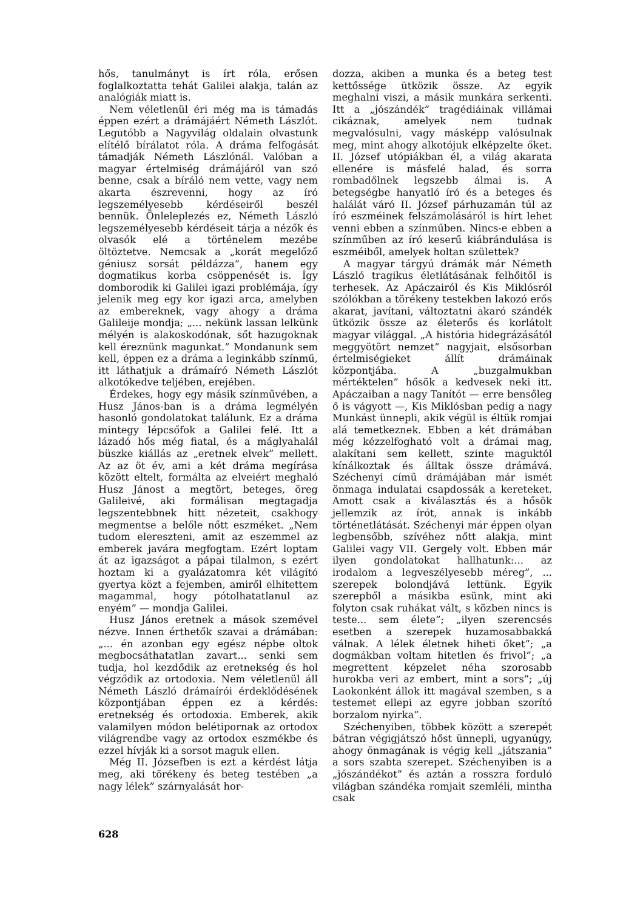hős, tanulmányt is írt róla, erősen foglalkoztatta tehát Galilei alakja, talán az analógiák miatt is.
Nem véletlenül éri még ma is támadás éppen ezért a drámájáért Németh Lászlót. Legutóbb a Nagyvilág oldalain olvastunk elítélő bírálatot róla. A dráma felfogását támadják Németh Lászlónál. Valóban a magyar értelmiség drámájáról van szó benne, csak a bíráló nem vette, vagy nem akarta észrevenni, hogy az író legszemélyesebb kérdéseiről beszél bennük. Önleleplezés ez, Németh László legszemélyesebb kérdéseit tárja a nézők és olvasók elé a történelem mezébe öltöztetve. Nemcsak a „korát megelőző géniusz sorsát példázza”, hanem egy dogmatikus korba csöppenését is. Így domborodik ki Galilei igazi problémája, így jelenik meg egy kor igazi arca, amelyben az embereknek, vagy ahogy a dráma Galileije mondja; „... nekünk lassan lelkünk mélyén is alakoskodónak, sőt hazugoknak kell éreznünk magunkat.” Mondanunk sem kell, éppen ez a dráma a leginkább színmű, itt láthatjuk a drámaíró Németh Lászlót alkotókedve teljében, erejében.
Érdekes, hogy egy másik színművében, a Husz János-ban is a dráma legmélyén hasonló gondolatokat találunk. Ez a dráma mintegy lépcsőfok a Galilei felé. Itt a lázadó hős még fiatal, és a máglyahalál büszke kiállás az „eretnek elvek” mellett. Az az öt év, ami a két dráma megírása között eltelt, formálta az elveiért meghaló Husz Jánost a megtört, beteges, öreg Galileivé, aki formálisan megtagadja legszentebbnek hitt nézeteit, csakhogy megmentse a belőle nőtt eszméket. „Nem tudom elereszteni, amit az eszemmel az emberek javára megfogtam. Ezért loptam át az igazságot a pápai tilalmon, s ezért hoztam ki a gyalázatomra két világító gyertya közt a fejemben, amiről elhitettem magammal, hogy pótolhatatlanul az enyém” — mondja Galilei.
Husz János eretnek a mások szemével nézve. Innen érthetők szavai a drámában: „... én azonban egy egész népbe oltok megbocsáthatatlan zavart... senki sem tudja, hol kezdődik az eretnekség és hol végződik az ortodoxia. Nem véletlenül áll Németh László drámaírói érdeklődésének központjában éppen ez a kérdés: eretnekség és ortodoxia. Emberek, akik valamilyen módon belétipornak az ortodox világrendbe vagy az ortodox eszmékbe és ezzel hívják ki a sorsot maguk ellen.
Még II. Józsefben is ezt a kérdést látja meg, aki törékeny és beteg testében „a nagy lélek” szárnyalását hor-
dozza, akiben a munka és a beteg test kettőssége ütközik össze. Az egyik meghalni viszi, a másik munkára serkenti. Itt a „jószándék” tragédiáinak villámai cikáznak, amelyek nem tudnak megvalósulni, vagy másképp valósulnak meg, mint ahogy alkotójuk elképzelte őket. II. József utópiákban él, a világ akarata ellenére is másfelé halad, és sorra rombadőlnek legszebb álmai is. A betegségbe hanyatló író és a beteges és halálát váró II. József párhuzamán túl az író eszméinek felszámolásáról is hírt lehet venni ebben a színműben. Nincs-e ebben a színműben az író keserű kiábrándulása is eszméiből, amelyek holtan születtek?
A magyar tárgyú drámák már Németh László tragikus életlátásának felhőitől is terhesek. Az Apáczairól és Kis Miklósról szólókban a törékeny testekben lakozó erős akarat, javítani, változtatni akaró szándék ütközik össze az életerős és korlátolt magyar világgal. „A história hidegrázásától meggyötört nemzet” nagyjait, elsősorban értelmiségieket állít drámáinak központjába. A „buzgalmukban mértéktelen” hősök a kedvesek neki itt. Apáczaiban a nagy Tanítót — erre bensőleg ő is vágyott —, Kis Miklósban pedig a nagy Munkást ünnepli, akik végül is éltük romjai alá temetkeznek. Ebben a két drámában még kézzelfogható volt a drámai mag, alakítani sem kellett, szinte maguktól kínálkoztak és álltak össze drámává. Széchenyi című drámájában már ismét önmaga indulatai csapdossák a kereteket. Amott csak a kiválasztás és a hősök jellemzik az írót, annak is inkább történetlátását. Széchenyi már éppen olyan legbensőbb, szívéhez nőtt alakja, mint Galilei vagy VII. Gergely volt. Ebben már ilyen gondolatokat hallhatunk:... az irodalom a legveszélyesebb méreg”, ... szerepek bolondjává lettünk. Egyik szerepből a másikba esünk, mint aki folyton csak ruhákat vált, s közben nincs is teste... sem élete”; „ilyen szerencsés esetben a szerepek huzamosabbakká válnak. A lélek életnek hiheti őket”; „a dogmákban voltam hitetlen és frivol”; „a megrettent képzelet néha szorosabb hurokba veri az embert, mint a sors”; „új Laokonként állok itt magával szemben, s a testemet ellepi az egyre jobban szorító borzalom nyirka”.
Széchenyiben, többek között a szerepét bátran végigjátszó hőst ünnepli, ugyanúgy, ahogy önmagának is végig kell „játszania” a sors szabta szerepet. Széchenyiben is a „jószándékot” és aztán a rosszra forduló világban szándéka romjait szemléli, mintha csak
628